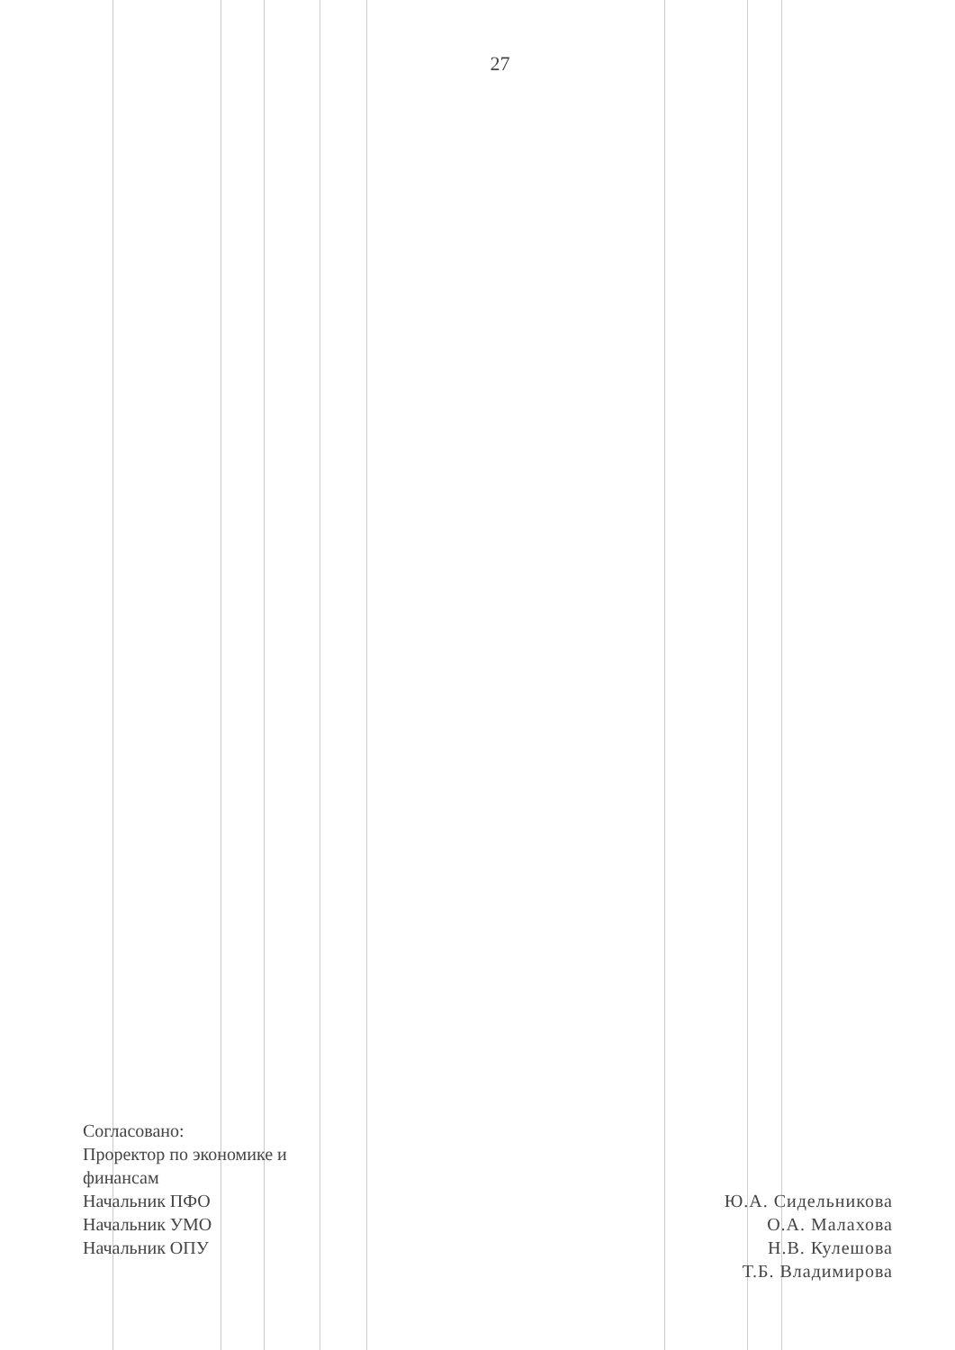27
Согласовано:
Проректор по экономике и
финансам
Начальник ПФО
Начальник УМО
Начальник ОПУ
Ю.А. Сидельникова
О.А. Малахова
Н.В. Кулешова
Т.Б. Владимирова